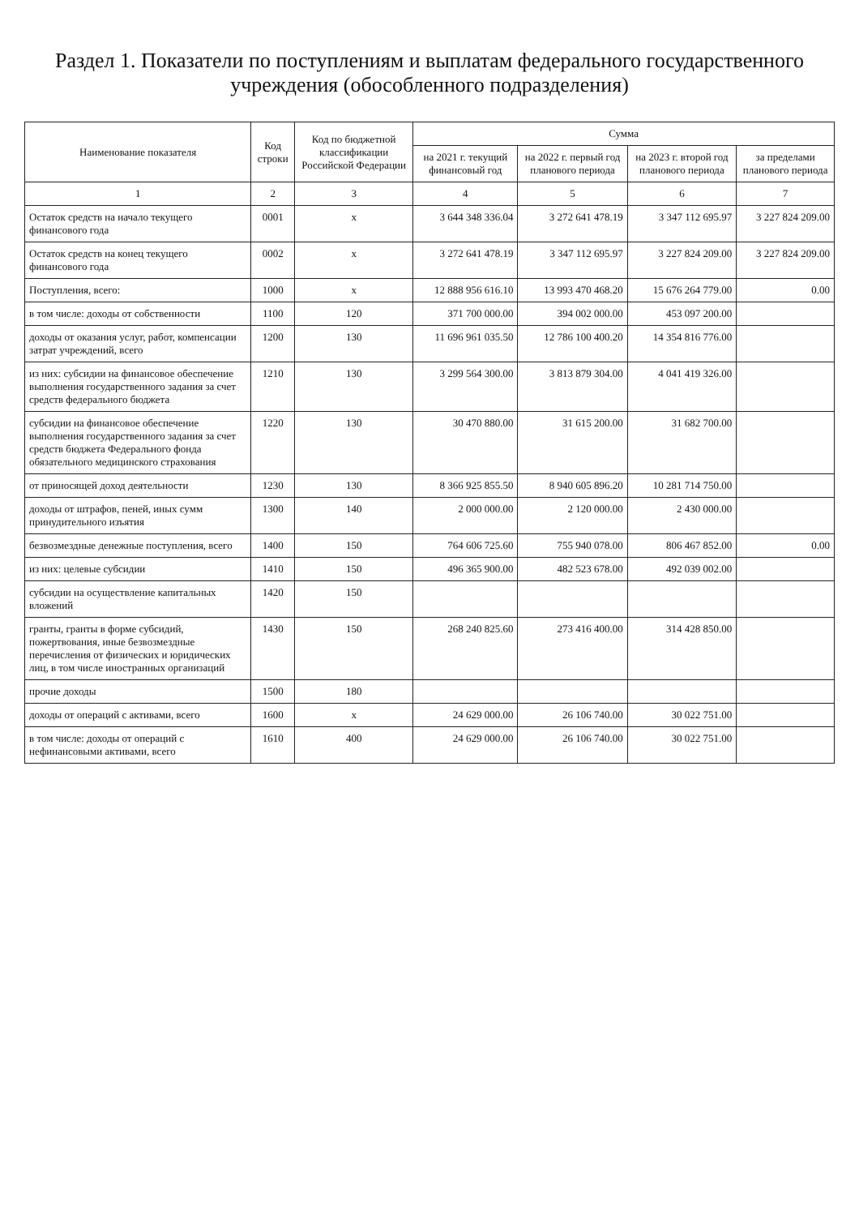Раздел 1. Показатели по поступлениям и выплатам федерального государственного учреждения (обособленного подразделения)
| Наименование показателя | Код строки | Код по бюджетной классификации Российской Федерации | Сумма | | | |
| --- | --- | --- | --- | --- | --- | --- |
| | | | на 2021 г. текущий финансовый год | на 2022 г. первый год планового периода | на 2023 г. второй год планового периода | за пределами планового периода |
| 1 | 2 | 3 | 4 | 5 | 6 | 7 |
| Остаток средств на начало текущего финансового года | 0001 | x | 3 644 348 336.04 | 3 272 641 478.19 | 3 347 112 695.97 | 3 227 824 209.00 |
| Остаток средств на конец текущего финансового года | 0002 | x | 3 272 641 478.19 | 3 347 112 695.97 | 3 227 824 209.00 | 3 227 824 209.00 |
| Поступления, всего: | 1000 | x | 12 888 956 616.10 | 13 993 470 468.20 | 15 676 264 779.00 | 0.00 |
| в том числе: доходы от собственности | 1100 | 120 | 371 700 000.00 | 394 002 000.00 | 453 097 200.00 | |
| доходы от оказания услуг, работ, компенсации затрат учреждений, всего | 1200 | 130 | 11 696 961 035.50 | 12 786 100 400.20 | 14 354 816 776.00 | |
| из них: субсидии на финансовое обеспечение выполнения государственного задания за счет средств федерального бюджета | 1210 | 130 | 3 299 564 300.00 | 3 813 879 304.00 | 4 041 419 326.00 | |
| субсидии на финансовое обеспечение выполнения государственного задания за счет средств бюджета Федерального фонда обязательного медицинского страхования | 1220 | 130 | 30 470 880.00 | 31 615 200.00 | 31 682 700.00 | |
| от приносящей доход деятельности | 1230 | 130 | 8 366 925 855.50 | 8 940 605 896.20 | 10 281 714 750.00 | |
| доходы от штрафов, пеней, иных сумм принудительного изъятия | 1300 | 140 | 2 000 000.00 | 2 120 000.00 | 2 430 000.00 | |
| безвозмездные денежные поступления, всего | 1400 | 150 | 764 606 725.60 | 755 940 078.00 | 806 467 852.00 | 0.00 |
| из них: целевые субсидии | 1410 | 150 | 496 365 900.00 | 482 523 678.00 | 492 039 002.00 | |
| субсидии на осуществление капитальных вложений | 1420 | 150 | | | | |
| гранты, гранты в форме субсидий, пожертвования, иные безвозмездные перечисления от физических и юридических лиц, в том числе иностранных организаций | 1430 | 150 | 268 240 825.60 | 273 416 400.00 | 314 428 850.00 | |
| прочие доходы | 1500 | 180 | | | | |
| доходы от операций с активами, всего | 1600 | x | 24 629 000.00 | 26 106 740.00 | 30 022 751.00 | |
| в том числе: доходы от операций с нефинансовыми активами, всего | 1610 | 400 | 24 629 000.00 | 26 106 740.00 | 30 022 751.00 | |